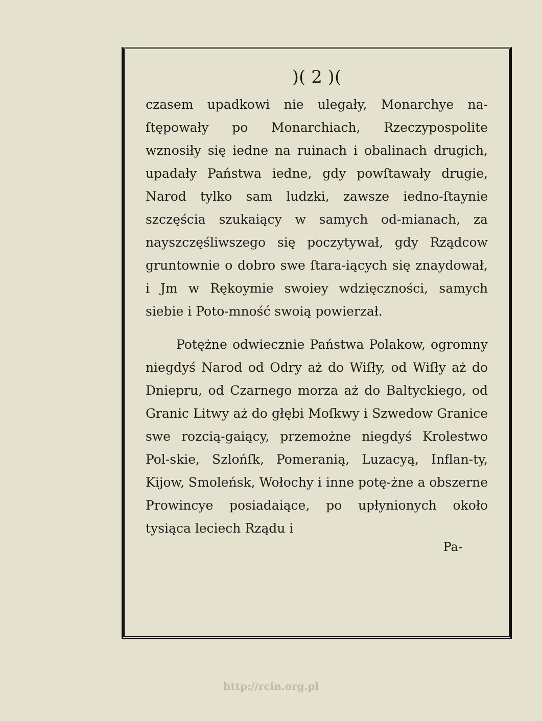)( 2 )(
czasem upadkowi nie ulegały, Monarchye na-ſtępowały po Monarchiach, Rzeczypospolite wznosiły się iedne na ruinach i obalinach drugich, upadały Państwa iedne, gdy powſtawały drugie, Narod tylko sam ludzki, zawsze iedno-ſtaynie szczęścia szukaiący w samych od-mianach, za nayszczęśliwszego się poczytywał, gdy Rządcow gruntownie o dobro swe ſtara-iących się znaydował, i Jm w Rękoymie swoiey wdzięczności, samych siebie i Poto-mność swoią powierzał.
Potężne odwiecznie Państwa Polakow, ogromny niegdyś Narod od Odry aż do Wiſły, od Wiſły aż do Dniepru, od Czarnego morza aż do Baltyckiego, od Granic Litwy aż do głębi Moſkwy i Szwedow Granice swe rozcią-gaiący, przemożne niegdyś Krolestwo Pol-skie, Szlońſk, Pomeranią, Luzacyą, Inflan-ty, Kijow, Smoleńsk, Wołochy i inne potę-żne a obszerne Prowincye posiadaiące, po upłynionych około tysiąca leciech Rządu i
Pa-
http://rcin.org.pl